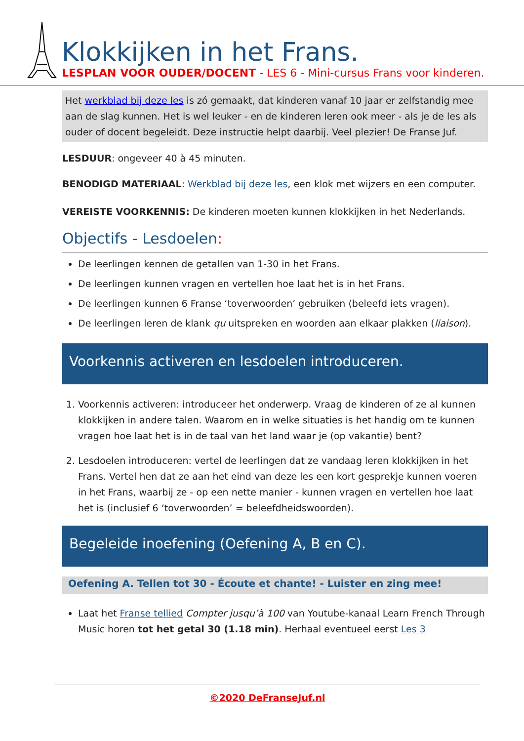Klokkijken in het Frans.
LESPLAN VOOR OUDER/DOCENT - LES 6 - Mini-cursus Frans voor kinderen.
Het werkblad bij deze les is zó gemaakt, dat kinderen vanaf 10 jaar er zelfstandig mee aan de slag kunnen. Het is wel leuker - en de kinderen leren ook meer - als je de les als ouder of docent begeleidt. Deze instructie helpt daarbij. Veel plezier! De Franse Juf.
LESDUUR: ongeveer 40 à 45 minuten.
BENODIGD MATERIAAL: Werkblad bij deze les, een klok met wijzers en een computer.
VEREISTE VOORKENNIS: De kinderen moeten kunnen klokkijken in het Nederlands.
Objectifs - Lesdoelen:
De leerlingen kennen de getallen van 1-30 in het Frans.
De leerlingen kunnen vragen en vertellen hoe laat het is in het Frans.
De leerlingen kunnen 6 Franse ‘toverwoorden’ gebruiken (beleefd iets vragen).
De leerlingen leren de klank qu uitspreken en woorden aan elkaar plakken (liaison).
Voorkennis activeren en lesdoelen introduceren.
1. Voorkennis activeren: introduceer het onderwerp. Vraag de kinderen of ze al kunnen klokkijken in andere talen. Waarom en in welke situaties is het handig om te kunnen vragen hoe laat het is in de taal van het land waar je (op vakantie) bent?
2. Lesdoelen introduceren: vertel de leerlingen dat ze vandaag leren klokkijken in het Frans. Vertel hen dat ze aan het eind van deze les een kort gesprekje kunnen voeren in het Frans, waarbij ze - op een nette manier - kunnen vragen en vertellen hoe laat het is (inclusief 6 ‘toverwoorden’ = beleefdheidswoorden).
Begeleide inoefening (Oefening A, B en C).
Oefening A. Tellen tot 30 - Écoute et chante! - Luister en zing mee!
Laat het Franse tellied Compter jusqu’à 100 van Youtube-kanaal Learn French Through Music horen tot het getal 30 (1.18 min). Herhaal eventueel eerst Les 3
©2020 DeFranseJuf.nl